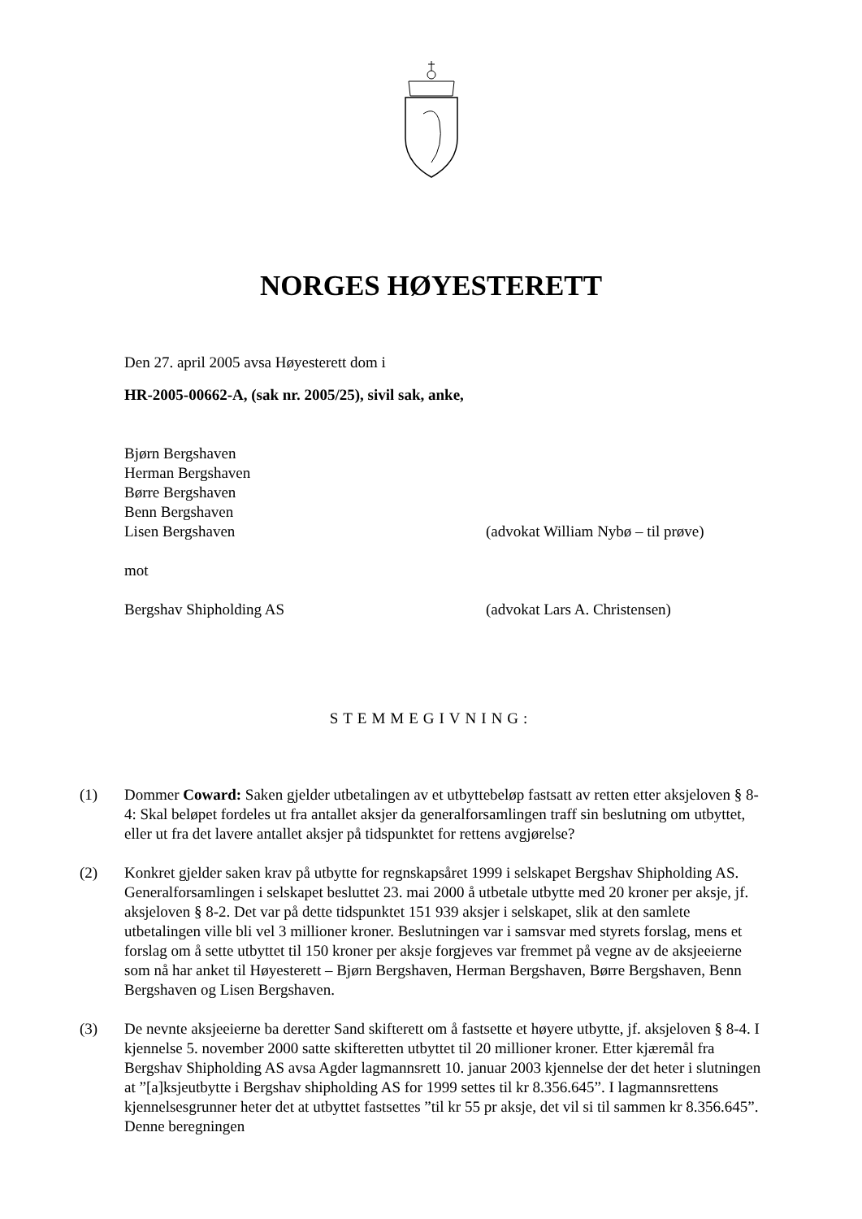NORGES HØYESTERETT
Den 27. april 2005 avsa Høyesterett dom i
HR-2005-00662-A, (sak nr. 2005/25), sivil sak, anke,
Bjørn Bergshaven
Herman Bergshaven
Børre Bergshaven
Benn Bergshaven
Lisen Bergshaven (advokat William Nybø – til prøve)
mot
Bergshav Shipholding AS (advokat Lars A. Christensen)
STEMMEGIVNING:
(1) Dommer Coward: Saken gjelder utbetalingen av et utbyttebeløp fastsatt av retten etter aksjeloven § 8-4: Skal beløpet fordeles ut fra antallet aksjer da generalforsamlingen traff sin beslutning om utbyttet, eller ut fra det lavere antallet aksjer på tidspunktet for rettens avgjørelse?
(2) Konkret gjelder saken krav på utbytte for regnskapsåret 1999 i selskapet Bergshav Shipholding AS. Generalforsamlingen i selskapet besluttet 23. mai 2000 å utbetale utbytte med 20 kroner per aksje, jf. aksjeloven § 8-2. Det var på dette tidspunktet 151 939 aksjer i selskapet, slik at den samlete utbetalingen ville bli vel 3 millioner kroner. Beslutningen var i samsvar med styrets forslag, mens et forslag om å sette utbyttet til 150 kroner per aksje forgjeves var fremmet på vegne av de aksjeeierne som nå har anket til Høyesterett – Bjørn Bergshaven, Herman Bergshaven, Børre Bergshaven, Benn Bergshaven og Lisen Bergshaven.
(3) De nevnte aksjeeierne ba deretter Sand skifterett om å fastsette et høyere utbytte, jf. aksjeloven § 8-4. I kjennelse 5. november 2000 satte skifteretten utbyttet til 20 millioner kroner. Etter kjæremål fra Bergshav Shipholding AS avsa Agder lagmannsrett 10. januar 2003 kjennelse der det heter i slutningen at ”[a]ksjeutbytte i Bergshav shipholding AS for 1999 settes til kr 8.356.645”. I lagmannsrettens kjennelsesgrunner heter det at utbyttet fastsettes ”til kr 55 pr aksje, det vil si til sammen kr 8.356.645”. Denne beregningen